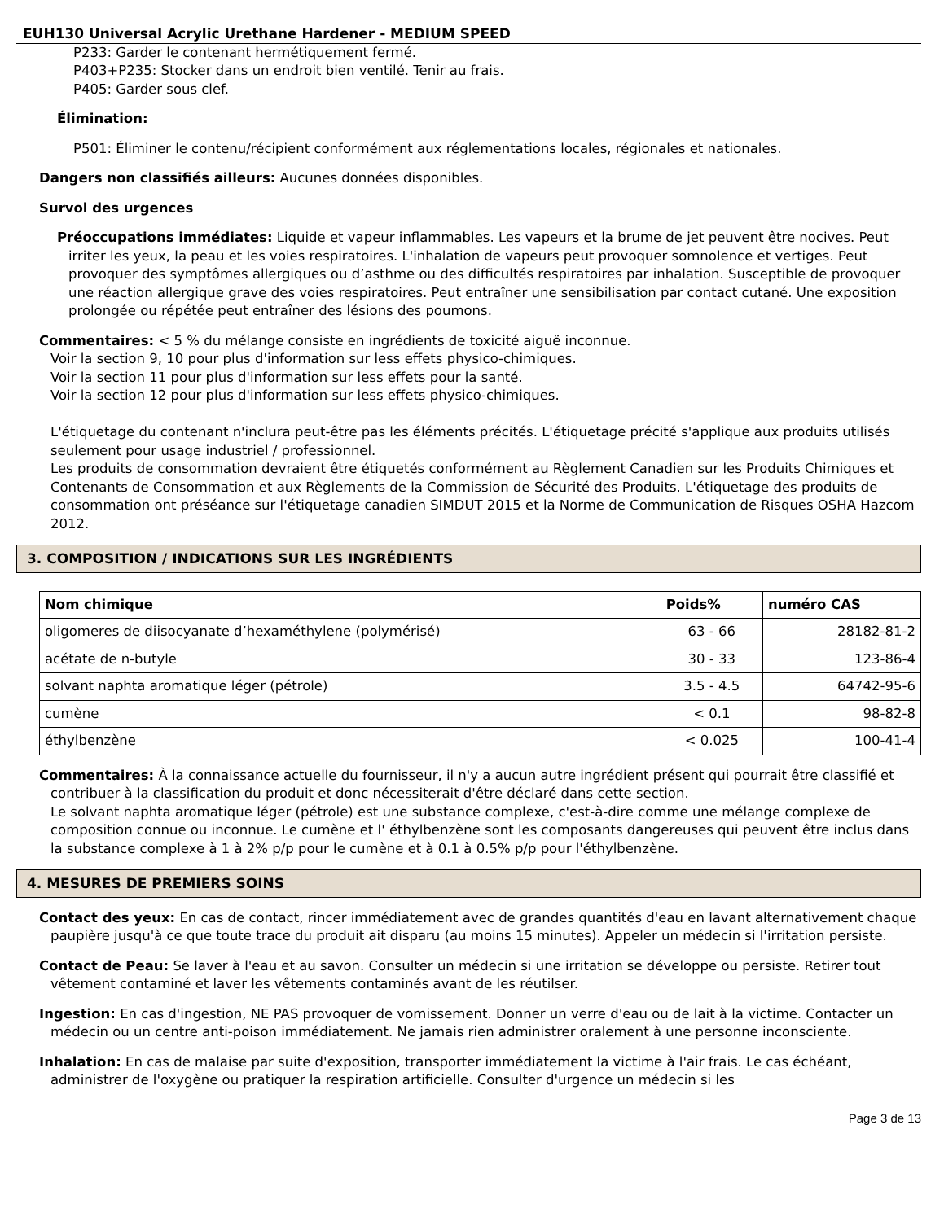EUH130 Universal Acrylic Urethane Hardener - MEDIUM SPEED
P233: Garder le contenant hermétiquement fermé.
P403+P235: Stocker dans un endroit bien ventilé. Tenir au frais.
P405: Garder sous clef.
Élimination:
P501: Éliminer le contenu/récipient conformément aux réglementations locales, régionales et nationales.
Dangers non classifiés ailleurs: Aucunes données disponibles.
Survol des urgences
Préoccupations immédiates: Liquide et vapeur inflammables. Les vapeurs et la brume de jet peuvent être nocives. Peut irriter les yeux, la peau et les voies respiratoires. L'inhalation de vapeurs peut provoquer somnolence et vertiges. Peut provoquer des symptômes allergiques ou d’asthme ou des difficultés respiratoires par inhalation. Susceptible de provoquer une réaction allergique grave des voies respiratoires. Peut entraîner une sensibilisation par contact cutané. Une exposition prolongée ou répétée peut entraîner des lésions des poumons.
Commentaires: < 5 % du mélange consiste en ingrédients de toxicité aiguë inconnue.
Voir la section 9, 10 pour plus d'information sur less effets physico-chimiques.
Voir la section 11 pour plus d'information sur less effets pour la santé.
Voir la section 12 pour plus d'information sur less effets physico-chimiques.
L'étiquetage du contenant n'inclura peut-être pas les éléments précités. L'étiquetage précité s'applique aux produits utilisés seulement pour usage industriel / professionnel.
Les produits de consommation devraient être étiquetés conformément au Règlement Canadien sur les Produits Chimiques et Contenants de Consommation et aux Règlements de la Commission de Sécurité des Produits. L'étiquetage des produits de consommation ont préséance sur l'étiquetage canadien SIMDUT 2015 et la Norme de Communication de Risques OSHA Hazcom 2012.
3. COMPOSITION / INDICATIONS SUR LES INGRÉDIENTS
| Nom chimique | Poids% | numéro CAS |
| --- | --- | --- |
| oligomeres de diisocyanate d’hexaméthylene (polymérisé) | 63 - 66 | 28182-81-2 |
| acétate de n-butyle | 30 - 33 | 123-86-4 |
| solvant naphta aromatique léger (pétrole) | 3.5 - 4.5 | 64742-95-6 |
| cumène | < 0.1 | 98-82-8 |
| éthylbenzène | < 0.025 | 100-41-4 |
Commentaires: À la connaissance actuelle du fournisseur, il n'y a aucun autre ingrédient présent qui pourrait être classifié et contribuer à la classification du produit et donc nécessiterait d'être déclaré dans cette section.
Le solvant naphta aromatique léger (pétrole) est une substance complexe, c'est-à-dire comme une mélange complexe de composition connue ou inconnue. Le cumène et l' éthylbenzène sont les composants dangereuses qui peuvent être inclus dans la substance complexe à 1 à 2% p/p pour le cumène et à 0.1 à 0.5% p/p pour l'éthylbenzène.
4. MESURES DE PREMIERS SOINS
Contact des yeux: En cas de contact, rincer immédiatement avec de grandes quantités d'eau en lavant alternativement chaque paupière jusqu'à ce que toute trace du produit ait disparu (au moins 15 minutes). Appeler un médecin si l'irritation persiste.
Contact de Peau: Se laver à l'eau et au savon. Consulter un médecin si une irritation se développe ou persiste. Retirer tout vêtement contaminé et laver les vêtements contaminés avant de les réutilser.
Ingestion: En cas d'ingestion, NE PAS provoquer de vomissement. Donner un verre d'eau ou de lait à la victime. Contacter un médecin ou un centre anti-poison immédiatement. Ne jamais rien administrer oralement à une personne inconsciente.
Inhalation: En cas de malaise par suite d'exposition, transporter immédiatement la victime à l'air frais. Le cas échéant, administrer de l'oxygène ou pratiquer la respiration artificielle. Consulter d'urgence un médecin si les
Page 3 de 13